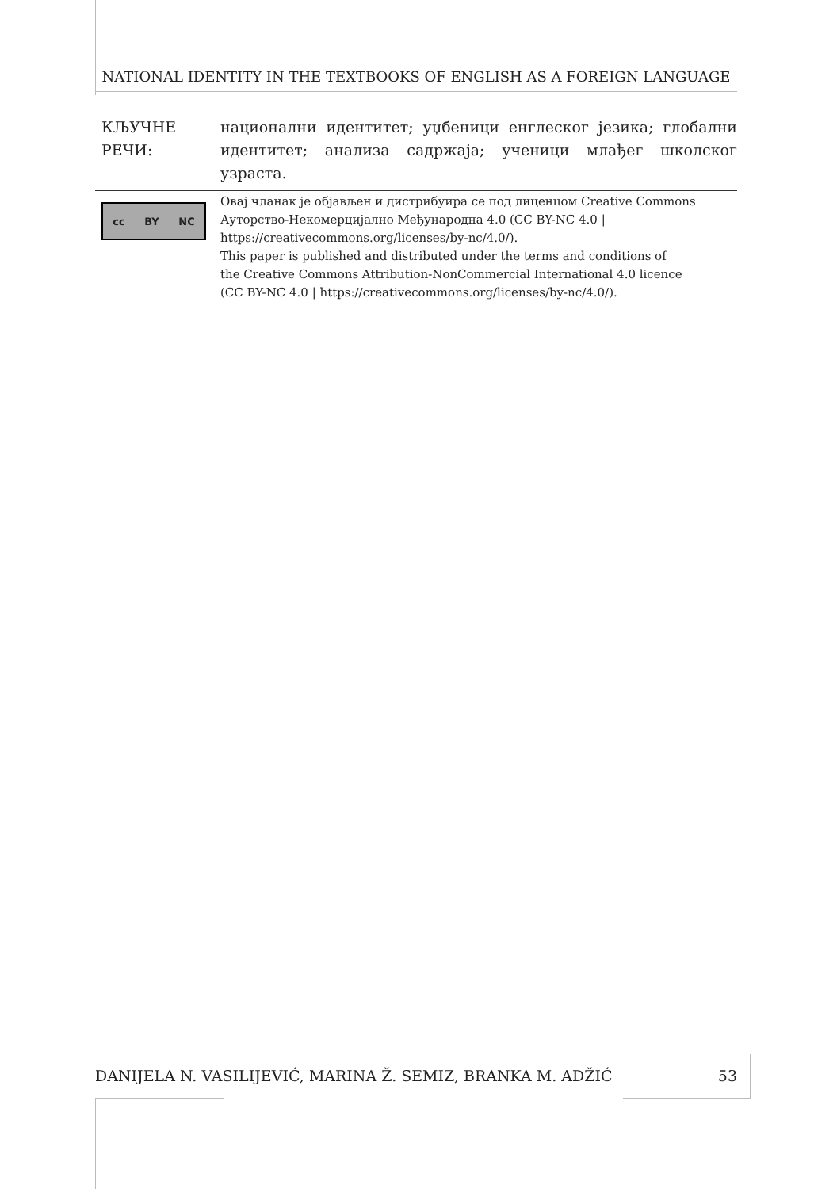NATIONAL IDENTITY IN THE TEXTBOOKS OF ENGLISH AS A FOREIGN LANGUAGE
КЉУЧНЕ РЕЧИ: национални идентитет; уџбеници енглеског језика; глобални идентитет; анализа садржаја; ученици млађег школског узраста.
cc BY NC
Овај чланак је објављен и дистрибуира се под лиценцом Creative Commons
Ауторство-Некомерцијално Међународна 4.0 (CC BY-NC 4.0 |
https://creativecommons.org/licenses/by-nc/4.0/).
This paper is published and distributed under the terms and conditions of
the Creative Commons Attribution-NonCommercial International 4.0 licence
(CC BY-NC 4.0 | https://creativecommons.org/licenses/by-nc/4.0/).
DANIJELA N. VASILIJEVIĆ, MARINA Ž. SEMIZ, BRANKA M. ADŽIĆ 53